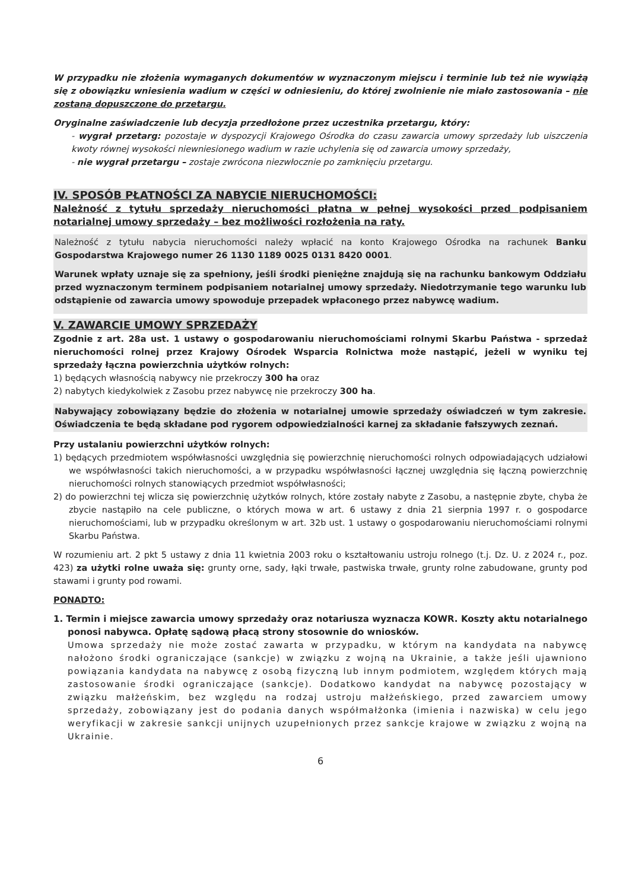W przypadku nie złożenia wymaganych dokumentów w wyznaczonym miejscu i terminie lub też nie wywiążą się z obowiązku wniesienia wadium w części w odniesieniu, do której zwolnienie nie miało zastosowania – nie zostaną dopuszczone do przetargu.
Oryginalne zaświadczenie lub decyzja przedłożone przez uczestnika przetargu, który:
- wygrał przetarg: pozostaje w dyspozycji Krajowego Ośrodka do czasu zawarcia umowy sprzedaży lub uiszczenia kwoty równej wysokości niewniesionego wadium w razie uchylenia się od zawarcia umowy sprzedaży,
- nie wygrał przetargu – zostaje zwrócona niezwłocznie po zamknięciu przetargu.
IV. SPOSÓB PŁATNOŚCI ZA NABYCIE NIERUCHOMOŚCI:
Należność z tytułu sprzedaży nieruchomości płatna w pełnej wysokości przed podpisaniem notarialnej umowy sprzedaży – bez możliwości rozłożenia na raty.
Należność z tytułu nabycia nieruchomości należy wpłacić na konto Krajowego Ośrodka na rachunek Banku Gospodarstwa Krajowego numer 26 1130 1189 0025 0131 8420 0001.
Warunek wpłaty uznaje się za spełniony, jeśli środki pieniężne znajdują się na rachunku bankowym Oddziału przed wyznaczonym terminem podpisaniem notarialnej umowy sprzedaży. Niedotrzymanie tego warunku lub odstąpienie od zawarcia umowy spowoduje przepadek wpłaconego przez nabywcę wadium.
V. ZAWARCIE UMOWY SPRZEDAŻY
Zgodnie z art. 28a ust. 1 ustawy o gospodarowaniu nieruchomościami rolnymi Skarbu Państwa - sprzedaż nieruchomości rolnej przez Krajowy Ośrodek Wsparcia Rolnictwa może nastąpić, jeżeli w wyniku tej sprzedaży łączna powierzchnia użytków rolnych:
1) będących własnością nabywcy nie przekroczy 300 ha oraz
2) nabytych kiedykolwiek z Zasobu przez nabywcę nie przekroczy 300 ha.
Nabywający zobowiązany będzie do złożenia w notarialnej umowie sprzedaży oświadczeń w tym zakresie. Oświadczenia te będą składane pod rygorem odpowiedzialności karnej za składanie fałszywych zeznań.
Przy ustalaniu powierzchni użytków rolnych:
1) będących przedmiotem współwłasności uwzględnia się powierzchnię nieruchomości rolnych odpowiadających udziałowi we współwłasności takich nieruchomości, a w przypadku współwłasności łącznej uwzględnia się łączną powierzchnię nieruchomości rolnych stanowiących przedmiot współwłasności;
2) do powierzchni tej wlicza się powierzchnię użytków rolnych, które zostały nabyte z Zasobu, a następnie zbyte, chyba że zbycie nastąpiło na cele publiczne, o których mowa w art. 6 ustawy z dnia 21 sierpnia 1997 r. o gospodarce nieruchomościami, lub w przypadku określonym w art. 32b ust. 1 ustawy o gospodarowaniu nieruchomościami rolnymi Skarbu Państwa.
W rozumieniu art. 2 pkt 5 ustawy z dnia 11 kwietnia 2003 roku o kształtowaniu ustroju rolnego (t.j. Dz. U. z 2024 r., poz. 423) za użytki rolne uważa się: grunty orne, sady, łąki trwałe, pastwiska trwałe, grunty rolne zabudowane, grunty pod stawami i grunty pod rowami.
PONADTO:
1. Termin i miejsce zawarcia umowy sprzedaży oraz notariusza wyznacza KOWR. Koszty aktu notarialnego ponosi nabywca. Opłatę sądową płacą strony stosownie do wniosków.
Umowa sprzedaży nie może zostać zawarta w przypadku, w którym na kandydata na nabywcę nałożono środki ograniczające (sankcje) w związku z wojną na Ukrainie, a także jeśli ujawniono powiązania kandydata na nabywcę z osobą fizyczną lub innym podmiotem, względem których mają zastosowanie środki ograniczające (sankcje). Dodatkowo kandydat na nabywcę pozostający w związku małżeńskim, bez względu na rodzaj ustroju małżeńskiego, przed zawarciem umowy sprzedaży, zobowiązany jest do podania danych współmałżonka (imienia i nazwiska) w celu jego weryfikacji w zakresie sankcji unijnych uzupełnionych przez sankcje krajowe w związku z wojną na Ukrainie.
6